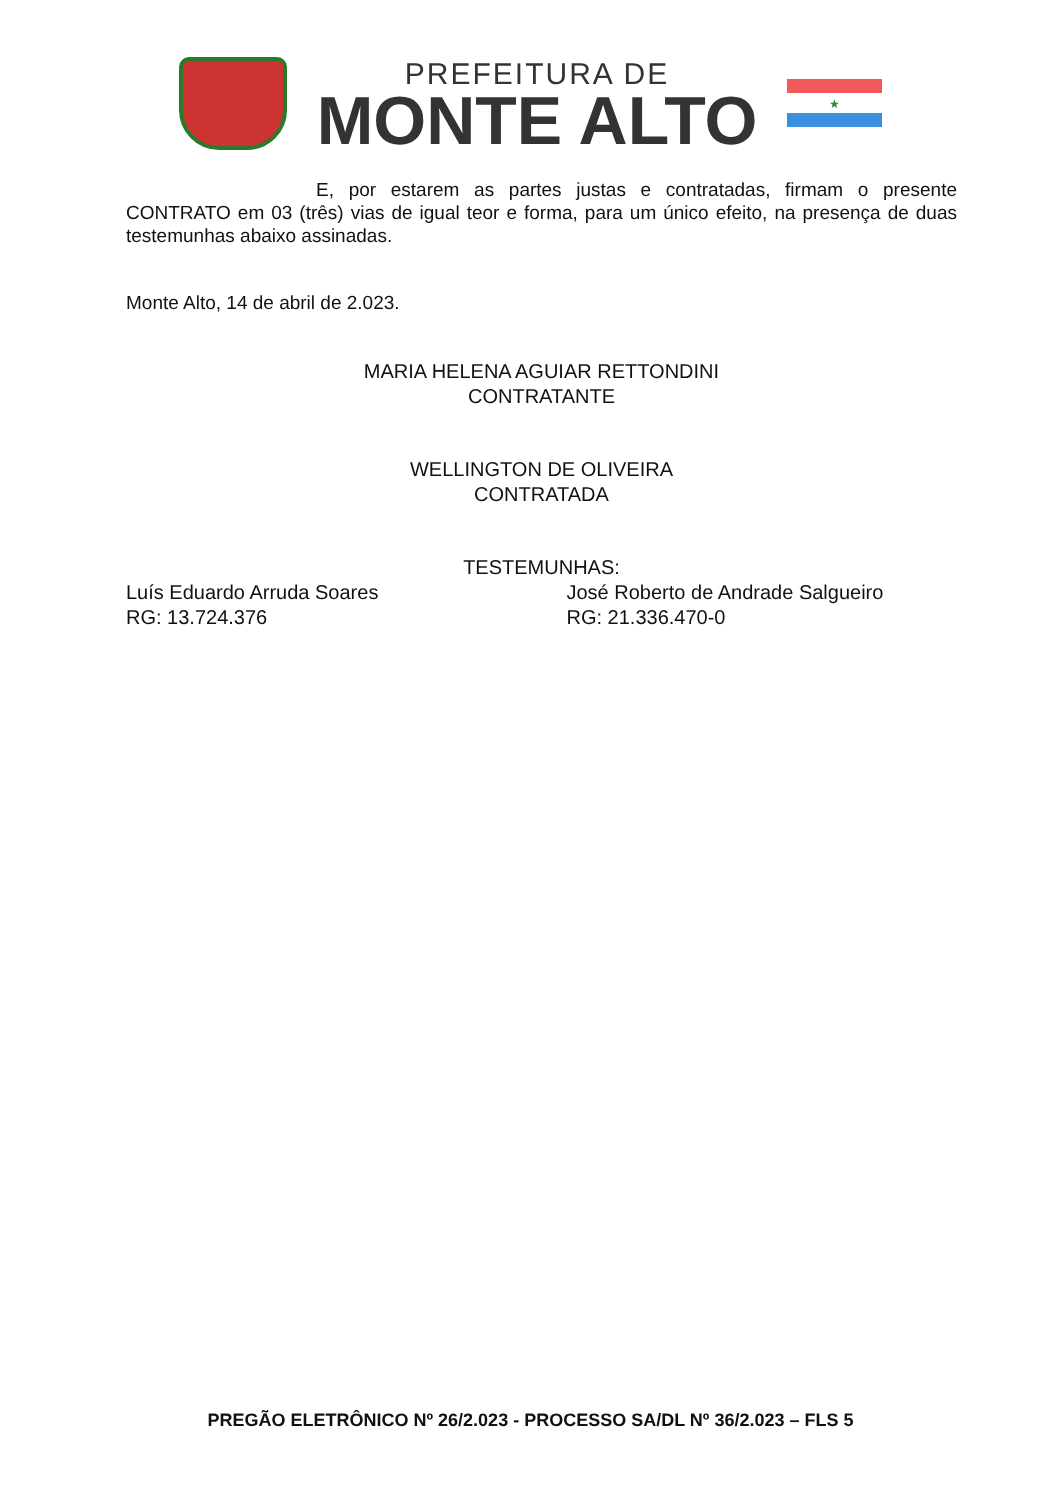PREFEITURA DE
MONTE ALTO
★
E, por estarem as partes justas e contratadas, firmam o presente CONTRATO em 03 (três) vias de igual teor e forma, para um único efeito, na presença de duas testemunhas abaixo assinadas.
Monte Alto, 14 de abril de 2.023.
MARIA HELENA AGUIAR RETTONDINI
CONTRATANTE
WELLINGTON DE OLIVEIRA
CONTRATADA
TESTEMUNHAS:
Luís Eduardo Arruda Soares
RG: 13.724.376
José Roberto de Andrade Salgueiro
RG: 21.336.470-0
PREGÃO ELETRÔNICO Nº 26/2.023 - PROCESSO SA/DL Nº 36/2.023 – FLS 5